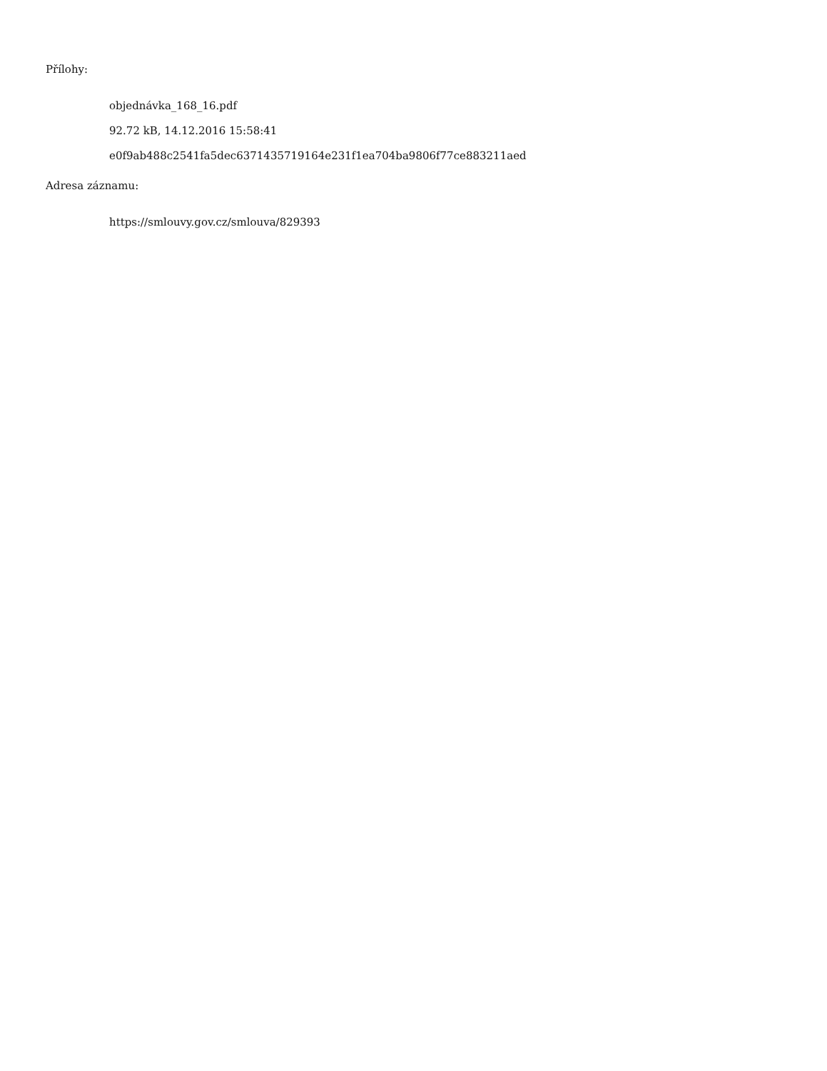Přílohy:
objednávka_168_16.pdf
92.72 kB, 14.12.2016 15:58:41
e0f9ab488c2541fa5dec6371435719164e231f1ea704ba9806f77ce883211aed
Adresa záznamu:
https://smlouvy.gov.cz/smlouva/829393